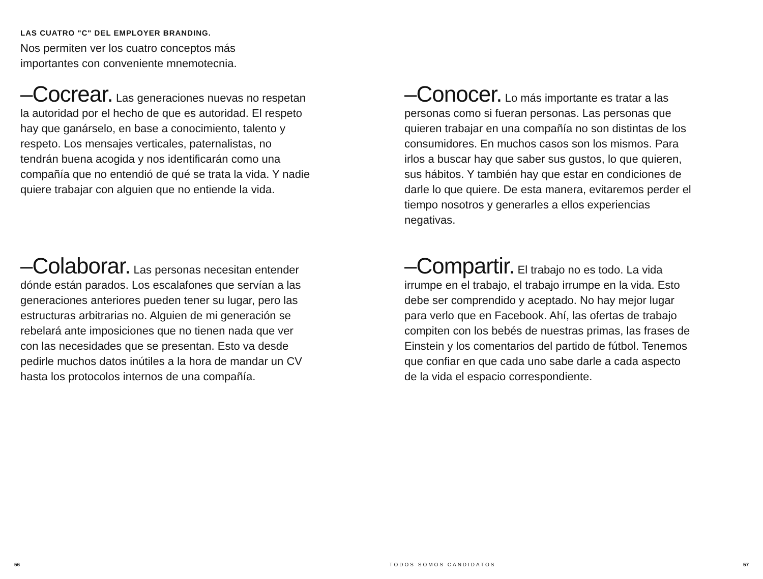LAS CUATRO "C" DEL EMPLOYER BRANDING.
Nos permiten ver los cuatro conceptos más importantes con conveniente mnemotecnia.
–Cocrear. Las generaciones nuevas no respetan la autoridad por el hecho de que es autoridad. El respeto hay que ganárselo, en base a conocimiento, talento y respeto. Los mensajes verticales, paternalistas, no tendrán buena acogida y nos identificarán como una compañía que no entendió de qué se trata la vida. Y nadie quiere trabajar con alguien que no entiende la vida.
–Conocer. Lo más importante es tratar a las personas como si fueran personas. Las personas que quieren trabajar en una compañía no son distintas de los consumidores. En muchos casos son los mismos. Para irlos a buscar hay que saber sus gustos, lo que quieren, sus hábitos. Y también hay que estar en condiciones de darle lo que quiere. De esta manera, evitaremos perder el tiempo nosotros y generarles a ellos experiencias negativas.
–Colaborar. Las personas necesitan entender dónde están parados. Los escalafones que servían a las generaciones anteriores pueden tener su lugar, pero las estructuras arbitrarias no. Alguien de mi generación se rebelará ante imposiciones que no tienen nada que ver con las necesidades que se presentan. Esto va desde pedirle muchos datos inútiles a la hora de mandar un CV hasta los protocolos internos de una compañía.
–Compartir. El trabajo no es todo. La vida irrumpe en el trabajo, el trabajo irrumpe en la vida. Esto debe ser comprendido y aceptado. No hay mejor lugar para verlo que en Facebook. Ahí, las ofertas de trabajo compiten con los bebés de nuestras primas, las frases de Einstein y los comentarios del partido de fútbol. Tenemos que confiar en que cada uno sabe darle a cada aspecto de la vida el espacio correspondiente.
56 TODOS SOMOS CANDIDATOS 57